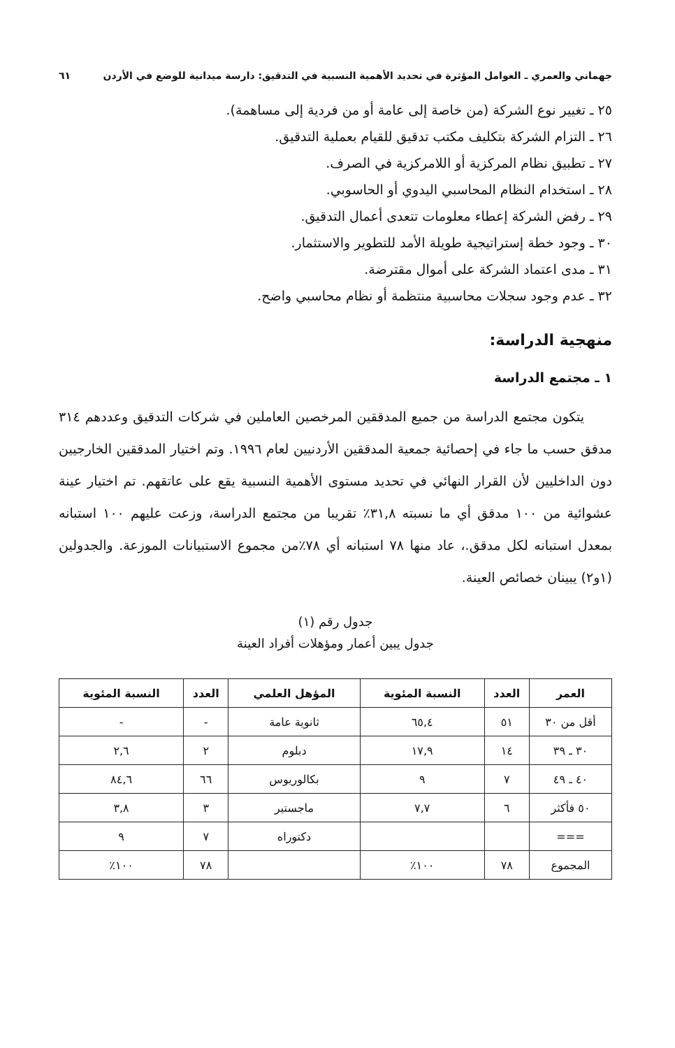جهماني والعمري ـ العوامل المؤثرة في تحديد الأهمية النسبية في التدقيق: دارسة ميدانية للوضع في الأردن ٦١
٢٥ ـ تغيير نوع الشركة (من خاصة إلى عامة أو من فردية إلى مساهمة).
٢٦ ـ التزام الشركة بتكليف مكتب تدقيق للقيام بعملية التدقيق.
٢٧ ـ تطبيق نظام المركزية أو اللامركزية في الصرف.
٢٨ ـ استخدام النظام المحاسبي اليدوي أو الحاسوبي.
٢٩ ـ رفض الشركة إعطاء معلومات تتعدى أعمال التدقيق.
٣٠ ـ وجود خطة إستراتيجية طويلة الأمد للتطوير والاستثمار.
٣١ ـ مدى اعتماد الشركة على أموال مقترضة.
٣٢ ـ عدم وجود سجلات محاسبية منتظمة أو نظام محاسبي واضح.
منهجية الدراسة:
١ ـ مجتمع الدراسة
يتكون مجتمع الدراسة من جميع المدققين المرخصين العاملين في شركات التدقيق وعددهم ٣١٤ مدقق حسب ما جاء في إحصائية جمعية المدققين الأردنيين لعام ١٩٩٦. وتم اختيار المدققين الخارجيين دون الداخليين لأن القرار النهائي في تحديد مستوى الأهمية النسبية يقع على عاتقهم. تم اختيار عينة عشوائية من ١٠٠ مدقق أي ما نسبته ٣١,٨٪ تقريبا من مجتمع الدراسة، وزعت عليهم ١٠٠ استبانه بمعدل استبانه لكل مدقق.، عاد منها ٧٨ استبانه أي ٧٨٪من مجموع الاستبيانات الموزعة. والجدولين (١و٢) يبينان خصائص العينة.
جدول رقم (١)
جدول يبين أعمار ومؤهلات أفراد العينة
| العمر | العدد | النسبة المئوية | المؤهل العلمي | العدد | النسبة المئوية |
| --- | --- | --- | --- | --- | --- |
| أقل من ٣٠ | ٥١ | ٦٥,٤ | ثانوية عامة | - | - |
| ٣٠ ـ ٣٩ | ١٤ | ١٧,٩ | دبلوم | ٢ | ٢,٦ |
| ٤٠ ـ ٤٩ | ٧ | ٩ | بكالوريوس | ٦٦ | ٨٤,٦ |
| ٥٠ فأكثر | ٦ | ٧,٧ | ماجستير | ٣ | ٣,٨ |
| === | | | دكتوراه | ٧ | ٩ |
| المجموع | ٧٨ | ١٠٠٪ | | ٧٨ | ١٠٠٪ |